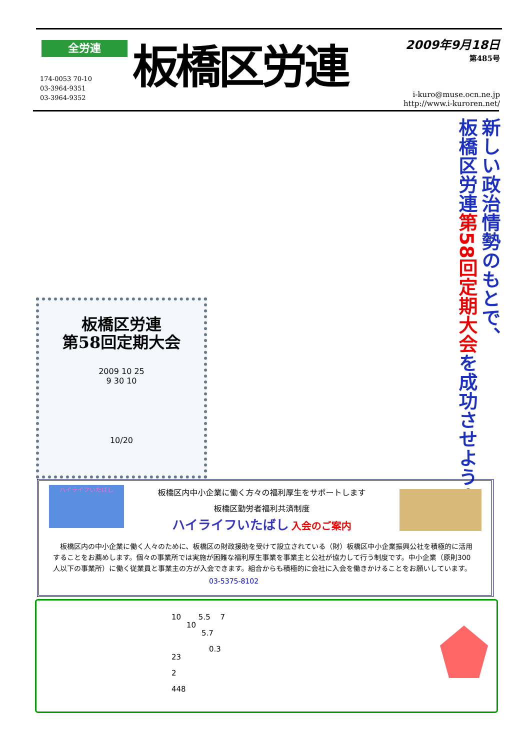全労連
174-0053 70-10
03-3964-9351
03-3964-9352
板橋区労連
2009年9月18日
第485号
i-kuro@muse.ocn.ne.jp
http://www.i-kuroren.net/
新しい政治情勢のもとで、
板橋区労連第58回定期大会を成功させよう！
板橋区労連
第58回定期大会
2009 10 25
9 30 10
10/20
ハイライフいたばし
板橋区内中小企業に働く方々の福利厚生をサポートします
板橋区勤労者福利共済制度
ハイライフいたばし 入会のご案内
　板橋区内の中小企業に働く人々のために、板橋区の財政援助を受けて設立されている（財）板橋区中小企業振興公社を積極的に活用することをお薦めします。個々の事業所では実施が困難な福利厚生事業を事業主と公社が協力して行う制度です。中小企業（原則300人以下の事業所）に働く従業員と事業主の方が入会できます。組合からも積極的に会社に入会を働きかけることをお願いしています。
03-5375-8102
10 　　5.5 　7
　　10
　　　　5.7
　　　　　0.3
23
2
448